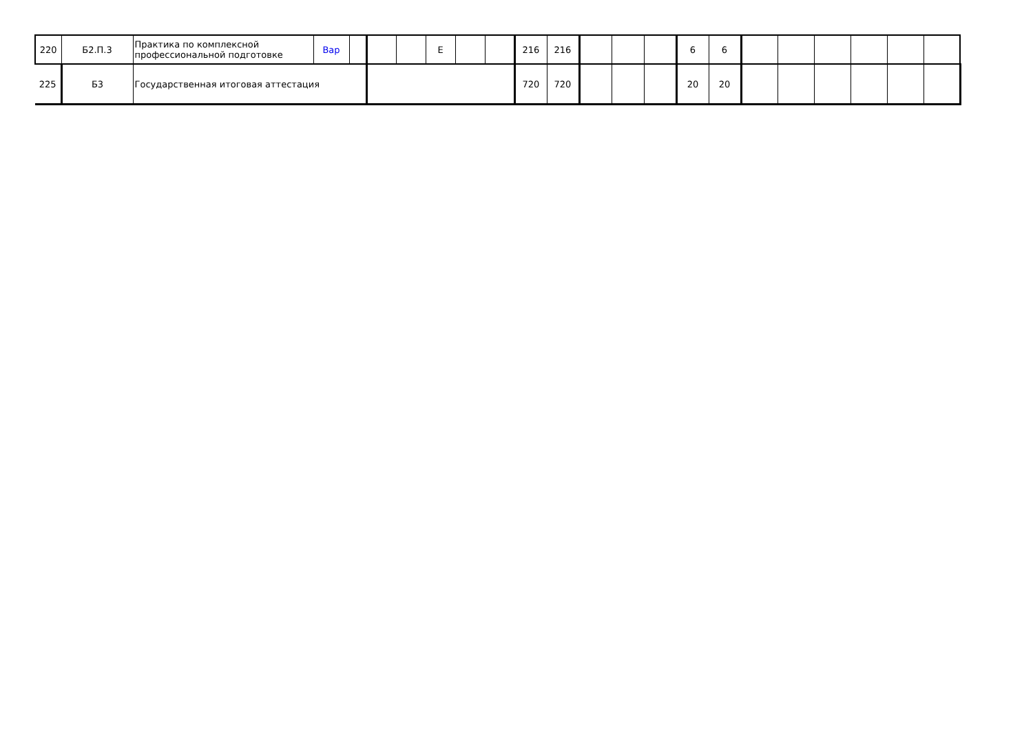| 220 | Б2.П.3 | Практика по комплексной профессиональной подготовке | Вар | | | | Е | | | 216 | 216 | | | | 6 | 6 | | | | | | |
| 225 | Б3 | Государственная итоговая аттестация | | | | | | | | 720 | 720 | | | | 20 | 20 | | | | | | |